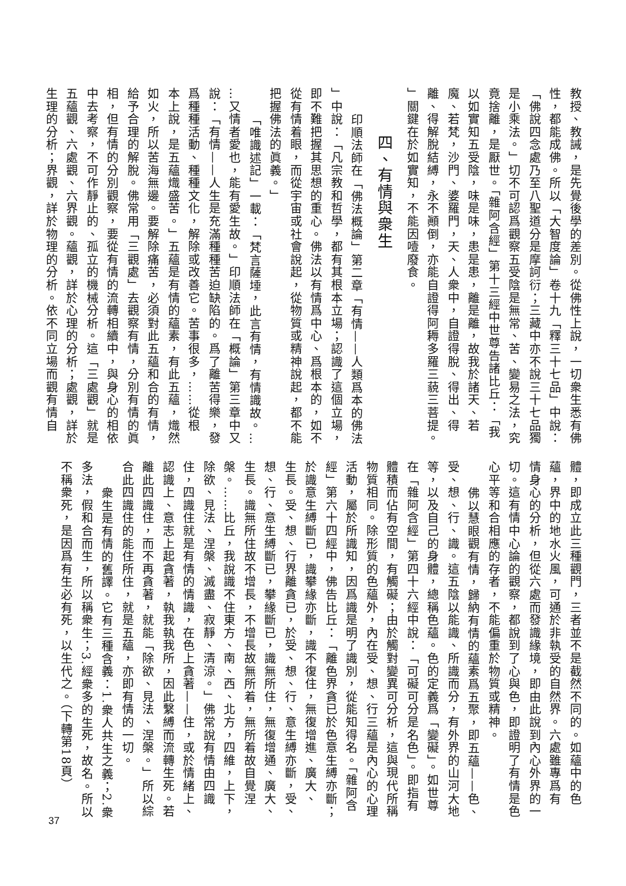教授、教誡，是先覺後學的差別。從佛性上說，一切衆生悉有佛
性，都能成佛。所以「大智度論」卷十九「釋三十七品」中說：
「佛說四念處乃至八聖道分是摩訶衍；三藏中亦不說三十七品獨
是小乘法。」切不可認爲觀察五受陰是無常、苦、變易之法，究
竟捨離，是厭世。「雜阿含經」第十三經中世尊告諸比丘：「我
以如實知五受陰，味是味，患是患，離是離，故我於諸天、若
魔、若梵，沙門、婆羅門，天、人衆中，自證得脫、得出、得
離、得解脫結縛，永不顚倒，亦能自證得阿耨多羅三藐三菩提。
」關鍵在於如實知，不能因噎廢食。
四、有情與衆生
印順法師在「佛法概論」第二章「有情——人類爲本的佛法
」中說：「凡宗教和哲學，都有其根本立場；認識了這個立場，
即不難把握其思想的重心。佛法以有情爲中心、爲根本的，如不
從有情着眼，而從宇宙或社會說起，從物質或精神說起，都不能
把握佛法的眞義。」
「唯識述記」一載：「梵言薩埵，此言有情，有情識故。…
…又情者愛也，能有愛生故。」印順法師在「概論」第三章中又
說：「有情——人生是充滿種種苦迫缺陷的。爲了離苦得樂，發
爲種種活動、種種文化，解除或改善它。苦事很多，……從根
本上說，是五蘊熾盛苦。」五蘊是有情的蘊素，有此五蘊，熾然
如火，所以苦海無邊。要解除痛苦，必須對此五蘊和合的有情，
給予合理的解脫。佛常用「三觀處」去觀察有情，分別有情的眞
相，但有情的分別觀察，要從有情的流轉相續中，與身心的相依
中去考察，不可作靜止的、孤立的機械分析。這「三處觀」就是
五蘊觀、六處觀、六界觀。蘊觀，詳於心理的分析；處觀，詳於
生理的分析；界觀，詳於物理的分析。依不同立場而觀有情自
體，即成立此三種觀門，三者並不是截然不同的。如蘊中的色
蘊，界中的地水火風，可通於非執受的自然界。六處雖專爲有
情身心的分析，但從六處而發識緣境，即由此說到內心外界的一
切。這有情中心論的觀察，都說到了心與色，即證明了有情是色
心平等和合相應的存者，不能偏重於物質或精神。
佛以慧眼觀有情，歸納有情的蘊素爲五聚，即五蘊——色、
受、想、行、識。這五陰以能識、所識而分，有外界的山河大地
等，以及自己的身體，總稱色蘊。色的定義爲「變礙」。如世尊
在「雜阿含經」第四十六經中說：「可礙可分是名色」。即指有
體積而佔有空間，有觸礙；由於觸對變異可分析，這與現代所稱
物質相同。除形質的色蘊外，內在受、想、行三蘊是內心的心理
活動，屬於所識知，因爲識是明了識別，從能知得名。「雜阿含
經」第六十四經中，佛告比丘：「離色界貪已於色意生縛亦斷；
於識意生縛斷已，識攀緣亦斷，識不復住，無復增進、廣大、
生長。受、想、行界離貪已，於受、想、行、意生縛亦斷，受、
想、行、意生縛斷已，攀緣斷已，識無所住，無復增通、廣大、
生長。識無所住故不增長，不增長故無所着，無所着故自覺涅
槃。……比丘，我說識不住東方、南、西、北方，四維，上下，
除欲、見法、涅槃、滅盡、寂靜、清涼。」佛常說有情由四識
住，四識住就是有情的情識，在色上貪著——住，或於情緒上、
認識上、意志上起貪著，執我執我所，因此繫縛而流轉生死。若
離此四識住，而不再貪著，就能「除欲、見法、涅槃。」所以綜
合此四識住的能住所住，就是五蘊，亦即有情的一切。
衆生是有情的舊譯。它有三種含義：1.衆人共生之義；2.衆
多法，假和合而生，所以稱衆生；3.經衆多的生死，故名。所以
不稱衆死，是因爲有生必有死，以生代之。（下轉第18頁）
37